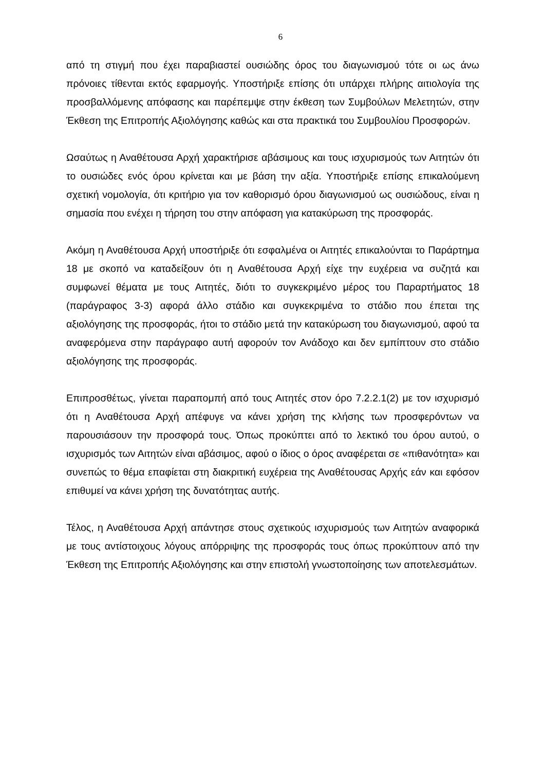6
από τη στιγμή που έχει παραβιαστεί ουσιώδης όρος του διαγωνισμού τότε οι ως άνω πρόνοιες τίθενται εκτός εφαρμογής. Υποστήριξε επίσης ότι υπάρχει πλήρης αιτιολογία της προσβαλλόμενης απόφασης και παρέπεμψε στην έκθεση των Συμβούλων Μελετητών, στην Έκθεση της Επιτροπής Αξιολόγησης καθώς και στα πρακτικά του Συμβουλίου Προσφορών.
Ωσαύτως η Αναθέτουσα Αρχή χαρακτήρισε αβάσιμους και τους ισχυρισμούς των Αιτητών ότι το ουσιώδες ενός όρου κρίνεται και με βάση την αξία. Υποστήριξε επίσης επικαλούμενη σχετική νομολογία, ότι κριτήριο για τον καθορισμό όρου διαγωνισμού ως ουσιώδους, είναι η σημασία που ενέχει η τήρηση του στην απόφαση για κατακύρωση της προσφοράς.
Ακόμη η Αναθέτουσα Αρχή υποστήριξε ότι εσφαλμένα οι Αιτητές επικαλούνται το Παράρτημα 18 με σκοπό να καταδείξουν ότι η Αναθέτουσα Αρχή είχε την ευχέρεια να συζητά και συμφωνεί θέματα με τους Αιτητές, διότι το συγκεκριμένο μέρος του Παραρτήματος 18 (παράγραφος 3-3) αφορά άλλο στάδιο και συγκεκριμένα το στάδιο που έπεται της αξιολόγησης της προσφοράς, ήτοι το στάδιο μετά την κατακύρωση του διαγωνισμού, αφού τα αναφερόμενα στην παράγραφο αυτή αφορούν τον Ανάδοχο και δεν εμπίπτουν στο στάδιο αξιολόγησης της προσφοράς.
Επιπροσθέτως, γίνεται παραπομπή από τους Αιτητές στον όρο 7.2.2.1(2) με τον ισχυρισμό ότι η Αναθέτουσα Αρχή απέφυγε να κάνει χρήση της κλήσης των προσφερόντων να παρουσιάσουν την προσφορά τους. Όπως προκύπτει από το λεκτικό του όρου αυτού, ο ισχυρισμός των Αιτητών είναι αβάσιμος, αφού ο ίδιος ο όρος αναφέρεται σε «πιθανότητα» και συνεπώς το θέμα επαφίεται στη διακριτική ευχέρεια της Αναθέτουσας Αρχής εάν και εφόσον επιθυμεί να κάνει χρήση της δυνατότητας αυτής.
Τέλος, η Αναθέτουσα Αρχή απάντησε στους σχετικούς ισχυρισμούς των Αιτητών αναφορικά με τους αντίστοιχους λόγους απόρριψης της προσφοράς τους όπως προκύπτουν από την Έκθεση της Επιτροπής Αξιολόγησης και στην επιστολή γνωστοποίησης των αποτελεσμάτων.